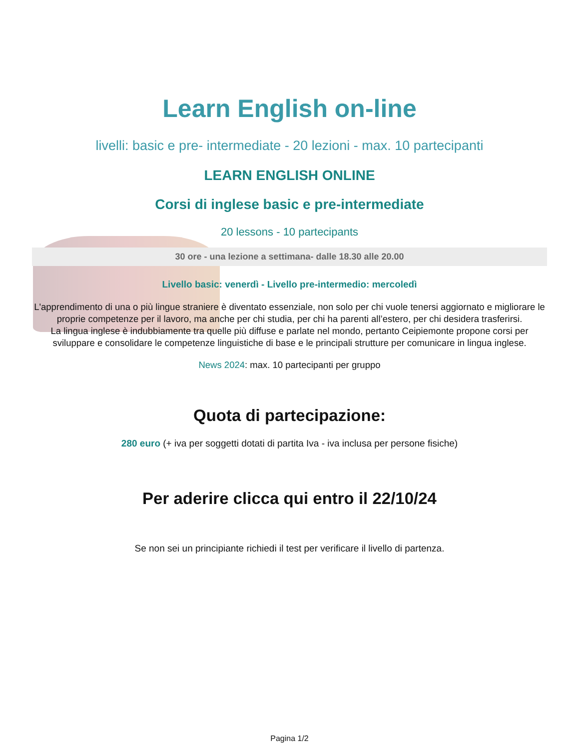Learn English on-line
livelli: basic e pre- intermediate - 20 lezioni - max. 10 partecipanti
LEARN ENGLISH ONLINE
Corsi di inglese basic e pre-intermediate
20 lessons - 10 partecipants
30 ore - una lezione a settimana- dalle 18.30 alle 20.00
Livello basic: venerdì - Livello pre-intermedio: mercoledì
L'apprendimento di una o più lingue straniere è diventato essenziale, non solo per chi vuole tenersi aggiornato e migliorare le proprie competenze per il lavoro, ma anche per chi studia, per chi ha parenti all’estero, per chi desidera trasferirsi.
La lingua inglese è indubbiamente tra quelle più diffuse e parlate nel mondo, pertanto Ceipiemonte propone corsi per sviluppare e consolidare le competenze linguistiche di base e le principali strutture per comunicare in lingua inglese.
News 2024: max. 10 partecipanti per gruppo
Quota di partecipazione:
280 euro (+ iva per soggetti dotati di partita Iva - iva inclusa per persone fisiche)
Per aderire clicca qui entro il 22/10/24
Se non sei un principiante richiedi il test per verificare il livello di partenza.
Pagina 1/2